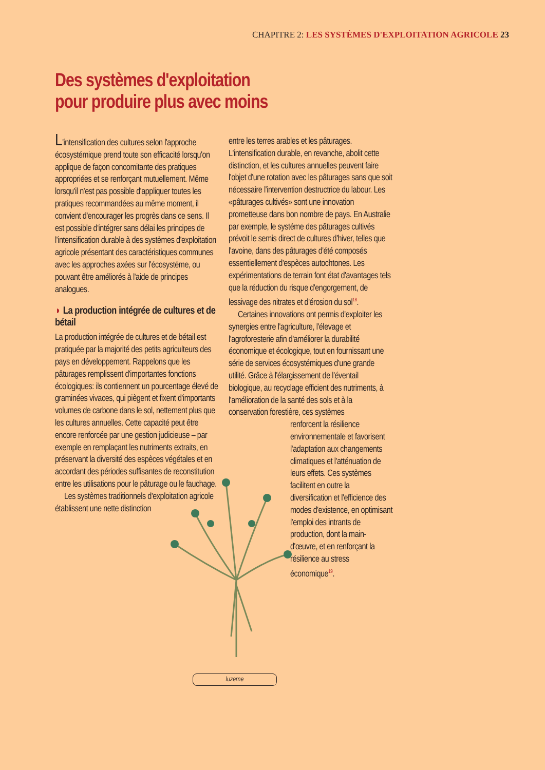CHAPITRE 2: LES SYSTÈMES D'EXPLOITATION AGRICOLE 23
Des systèmes d'exploitation
pour produire plus avec moins
L'intensification des cultures selon l'approche écosystémique prend toute son efficacité lorsqu'on applique de façon concomitante des pratiques appropriées et se renforçant mutuellement. Même lorsqu'il n'est pas possible d'appliquer toutes les pratiques recommandées au même moment, il convient d'encourager les progrès dans ce sens. Il est possible d'intégrer sans délai les principes de l'intensification durable à des systèmes d'exploitation agricole présentant des caractéristiques communes avec les approches axées sur l'écosystème, ou pouvant être améliorés à l'aide de principes analogues.
◗ La production intégrée de cultures et de bétail
La production intégrée de cultures et de bétail est pratiquée par la majorité des petits agriculteurs des pays en développement. Rappelons que les pâturages remplissent d'importantes fonctions écologiques: ils contiennent un pourcentage élevé de graminées vivaces, qui piègent et fixent d'importants volumes de carbone dans le sol, nettement plus que les cultures annuelles. Cette capacité peut être encore renforcée par une gestion judicieuse – par exemple en remplaçant les nutriments extraits, en préservant la diversité des espèces végétales et en accordant des périodes suffisantes de reconstitution entre les utilisations pour le pâturage ou le fauchage.
Les systèmes traditionnels d'exploitation agricole établissent une nette distinction
entre les terres arables et les pâturages. L'intensification durable, en revanche, abolit cette distinction, et les cultures annuelles peuvent faire l'objet d'une rotation avec les pâturages sans que soit nécessaire l'intervention destructrice du labour. Les «pâturages cultivés» sont une innovation prometteuse dans bon nombre de pays. En Australie par exemple, le système des pâturages cultivés prévoit le semis direct de cultures d'hiver, telles que l'avoine, dans des pâturages d'été composés essentiellement d'espèces autochtones. Les expérimentations de terrain font état d'avantages tels que la réduction du risque d'engorgement, de lessivage des nitrates et d'érosion du sol<sup>18</sup>.
Certaines innovations ont permis d'exploiter les synergies entre l'agriculture, l'élevage et l'agroforesterie afin d'améliorer la durabilité économique et écologique, tout en fournissant une série de services écosystémiques d'une grande utilité. Grâce à l'élargissement de l'éventail biologique, au recyclage efficient des nutriments, à l'amélioration de la santé des sols et à la conservation forestière, ces systèmes
renforcent la résilience environnementale et favorisent l'adaptation aux changements climatiques et l'atténuation de leurs effets. Ces systèmes facilitent en outre la diversification et l'efficience des modes d'existence, en optimisant l'emploi des intrants de production, dont la main-d'œuvre, et en renforçant la résilience au stress économique<sup>19</sup>.
luzerne